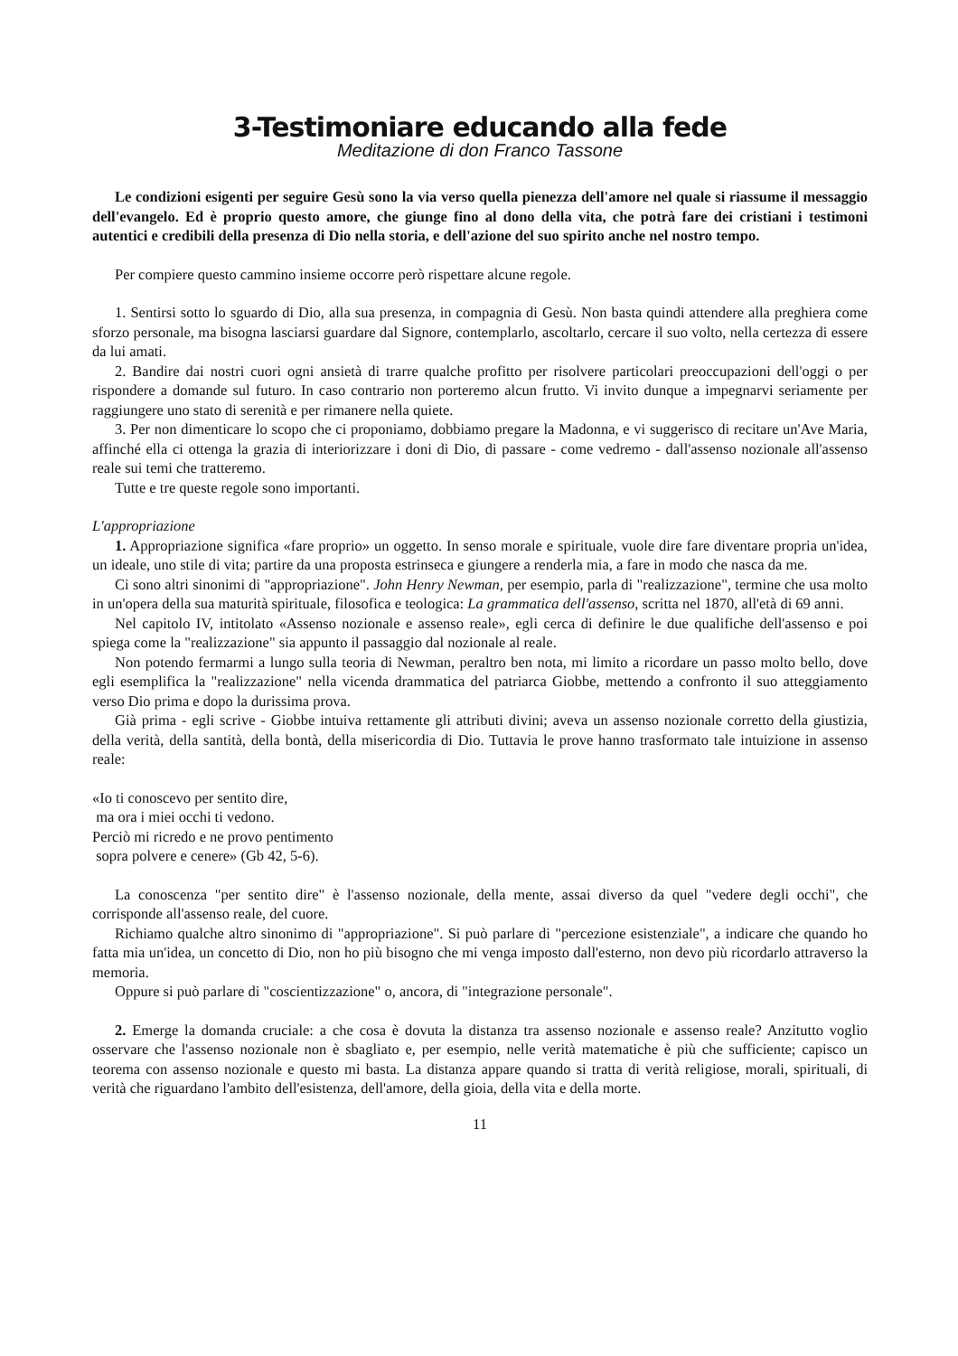3-Testimoniare educando alla fede
Meditazione di don Franco Tassone
Le condizioni esigenti per seguire Gesù sono la via verso quella pienezza dell'amore nel quale si riassume il messaggio dell'evangelo. Ed è proprio questo amore, che giunge fino al dono della vita, che potrà fare dei cristiani i testimoni autentici e credibili della presenza di Dio nella storia, e dell'azione del suo spirito anche nel nostro tempo.
Per compiere questo cammino insieme occorre però rispettare alcune regole.
1. Sentirsi sotto lo sguardo di Dio, alla sua presenza, in compagnia di Gesù. Non basta quindi attendere alla preghiera come sforzo personale, ma bisogna lasciarsi guardare dal Signore, contemplarlo, ascoltarlo, cercare il suo volto, nella certezza di essere da lui amati.
2. Bandire dai nostri cuori ogni ansietà di trarre qualche profitto per risolvere particolari preoccupazioni dell'oggi o per rispondere a domande sul futuro. In caso contrario non porteremo alcun frutto. Vi invito dunque a impegnarvi seriamente per raggiungere uno stato di serenità e per rimanere nella quiete.
3. Per non dimenticare lo scopo che ci proponiamo, dobbiamo pregare la Madonna, e vi suggerisco di recitare un'Ave Maria, affinché ella ci ottenga la grazia di interiorizzare i doni di Dio, di passare - come vedremo - dall'assenso nozionale all'assenso reale sui temi che tratteremo.
Tutte e tre queste regole sono importanti.
L'appropriazione
1. Appropriazione significa «fare proprio» un oggetto. In senso morale e spirituale, vuole dire fare diventare propria un'idea, un ideale, uno stile di vita; partire da una proposta estrinseca e giungere a renderla mia, a fare in modo che nasca da me.
Ci sono altri sinonimi di "appropriazione". John Henry Newman, per esempio, parla di "realizzazione", termine che usa molto in un'opera della sua maturità spirituale, filosofica e teologica: La grammatica dell'assenso, scritta nel 1870, all'età di 69 anni.
Nel capitolo IV, intitolato «Assenso nozionale e assenso reale», egli cerca di definire le due qualifiche dell'assenso e poi spiega come la "realizzazione" sia appunto il passaggio dal nozionale al reale.
Non potendo fermarmi a lungo sulla teoria di Newman, peraltro ben nota, mi limito a ricordare un passo molto bello, dove egli esemplifica la "realizzazione" nella vicenda drammatica del patriarca Giobbe, mettendo a confronto il suo atteggiamento verso Dio prima e dopo la durissima prova.
Già prima - egli scrive - Giobbe intuiva rettamente gli attributi divini; aveva un assenso nozionale corretto della giustizia, della verità, della santità, della bontà, della misericordia di Dio. Tuttavia le prove hanno trasformato tale intuizione in assenso reale:
«Io ti conoscevo per sentito dire,
ma ora i miei occhi ti vedono.
Perciò mi ricredo e ne provo pentimento
sopra polvere e cenere» (Gb 42, 5-6).
La conoscenza "per sentito dire" è l'assenso nozionale, della mente, assai diverso da quel "vedere degli occhi", che corrisponde all'assenso reale, del cuore.
Richiamo qualche altro sinonimo di "appropriazione". Si può parlare di "percezione esistenziale", a indicare che quando ho fatta mia un'idea, un concetto di Dio, non ho più bisogno che mi venga imposto dall'esterno, non devo più ricordarlo attraverso la memoria.
Oppure si può parlare di "coscientizzazione" o, ancora, di "integrazione personale".
2. Emerge la domanda cruciale: a che cosa è dovuta la distanza tra assenso nozionale e assenso reale? Anzitutto voglio osservare che l'assenso nozionale non è sbagliato e, per esempio, nelle verità matematiche è più che sufficiente; capisco un teorema con assenso nozionale e questo mi basta. La distanza appare quando si tratta di verità religiose, morali, spirituali, di verità che riguardano l'ambito dell'esistenza, dell'amore, della gioia, della vita e della morte.
11